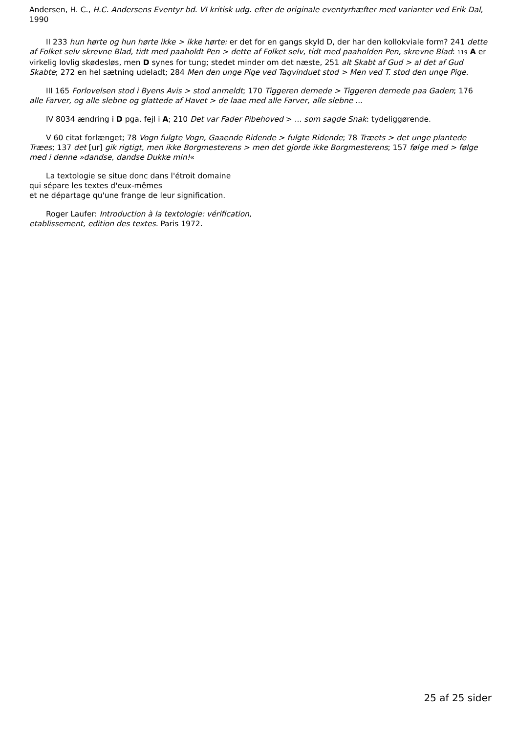Andersen, H. C., H.C. Andersens Eventyr bd. VI kritisk udg. efter de originale eventyrhæfter med varianter ved Erik Dal, 1990
II 233 hun hørte og hun hørte ikke > ikke hørte: er det for en gangs skyld D, der har den kollokviale form? 241 dette af Folket selv skrevne Blad, tidt med paaholdt Pen > dette af Folket selv, tidt med paaholden Pen, skrevne Blad: 119 A er virkelig lovlig skødesløs, men D synes for tung; stedet minder om det næste, 251 alt Skabt af Gud > al det af Gud Skabte; 272 en hel sætning udeladt; 284 Men den unge Pige ved Tagvinduet stod > Men ved T. stod den unge Pige.
III 165 Forlovelsen stod i Byens Avis > stod anmeldt; 170 Tiggeren dernede > Tiggeren dernede paa Gaden; 176 alle Farver, og alle slebne og glattede af Havet > de laae med alle Farver, alle slebne ...
IV 8034 ændring i D pga. fejl i A; 210 Det var Fader Pibehoved > ... som sagde Snak: tydeliggørende.
V 60 citat forlænget; 78 Vogn fulgte Vogn, Gaaende Ridende > fulgte Ridende; 78 Træets > det unge plantede Træes; 137 det [ur] gik rigtigt, men ikke Borgmesterens > men det gjorde ikke Borgmesterens; 157 følge med > følge med i denne »dandse, dandse Dukke min!«
La textologie se situe donc dans l'étroit domaine
qui sépare les textes d'eux-mêmes
et ne départage qu'une frange de leur signification.
Roger Laufer: Introduction à la textologie: vérification,
etablissement, edition des textes. Paris 1972.
25 af 25 sider